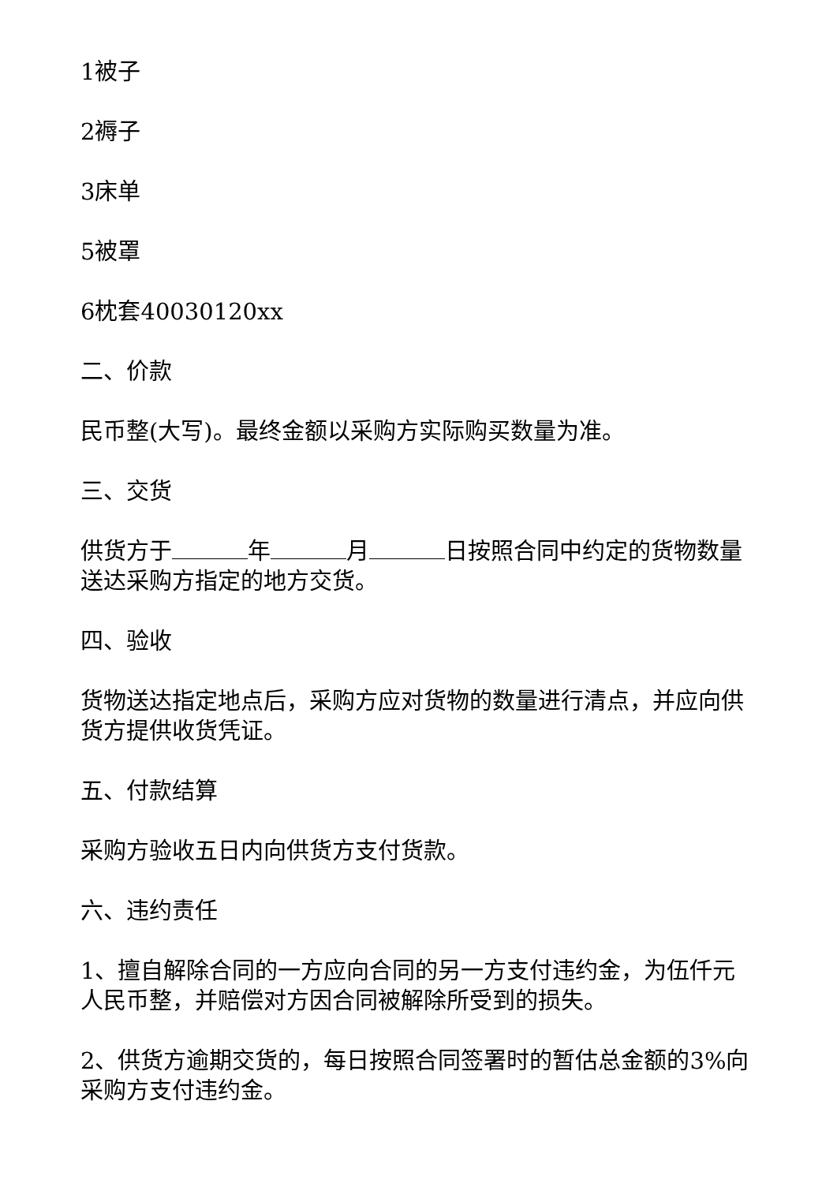1被子
2褥子
3床单
5被罩
6枕套40030120xx
二、价款
民币整(大写)。最终金额以采购方实际购买数量为准。
三、交货
供货方于 年 月 日按照合同中约定的货物数量送达采购方指定的地方交货。
四、验收
货物送达指定地点后，采购方应对货物的数量进行清点，并应向供货方提供收货凭证。
五、付款结算
采购方验收五日内向供货方支付货款。
六、违约责任
1、擅自解除合同的一方应向合同的另一方支付违约金，为伍仟元人民币整，并赔偿对方因合同被解除所受到的损失。
2、供货方逾期交货的，每日按照合同签署时的暂估总金额的3%向采购方支付违约金。